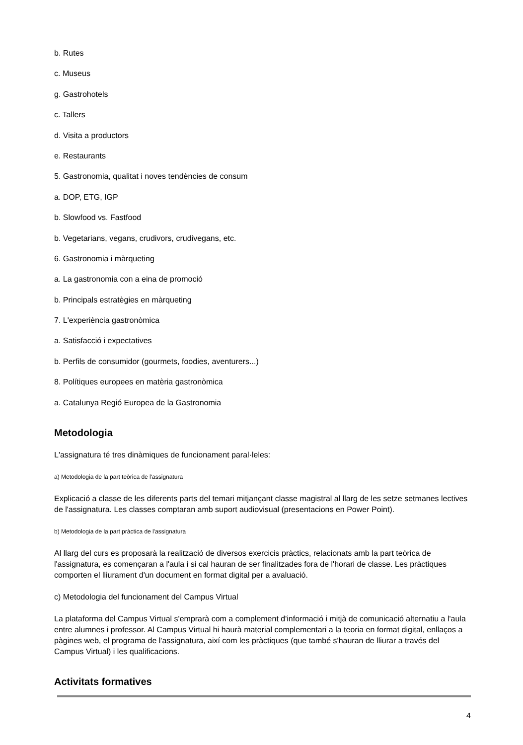b. Rutes
c. Museus
g. Gastrohotels
c. Tallers
d. Visita a productors
e. Restaurants
5. Gastronomia, qualitat i noves tendències de consum
a. DOP, ETG, IGP
b. Slowfood vs. Fastfood
b. Vegetarians, vegans, crudivors, crudivegans, etc.
6. Gastronomia i màrqueting
a. La gastronomia con a eina de promoció
b. Principals estratègies en màrqueting
7. L'experiència gastronòmica
a. Satisfacció i expectatives
b. Perfils de consumidor (gourmets, foodies, aventurers...)
8. Polítiques europees en matèria gastronòmica
a. Catalunya Regió Europea de la Gastronomia
Metodologia
L'assignatura té tres dinàmiques de funcionament paral·leles:
a) Metodologia de la part teòrica de l'assignatura
Explicació a classe de les diferents parts del temari mitjançant classe magistral al llarg de les setze setmanes lectives de l'assignatura. Les classes comptaran amb suport audiovisual (presentacions en Power Point).
b) Metodologia de la part pràctica de l'assignatura
Al llarg del curs es proposarà la realització de diversos exercicis pràctics, relacionats amb la part teòrica de l'assignatura, es començaran a l'aula i si cal hauran de ser finalitzades fora de l'horari de classe. Les pràctiques comporten el lliurament d'un document en format digital per a avaluació.
c) Metodologia del funcionament del Campus Virtual
La plataforma del Campus Virtual s'emprarà com a complement d'informació i mitjà de comunicació alternatiu a l'aula entre alumnes i professor. Al Campus Virtual hi haurà material complementari a la teoria en format digital, enllaços a pàgines web, el programa de l'assignatura, així com les pràctiques (que també s'hauran de lliurar a través del Campus Virtual) i les qualificacions.
Activitats formatives
4